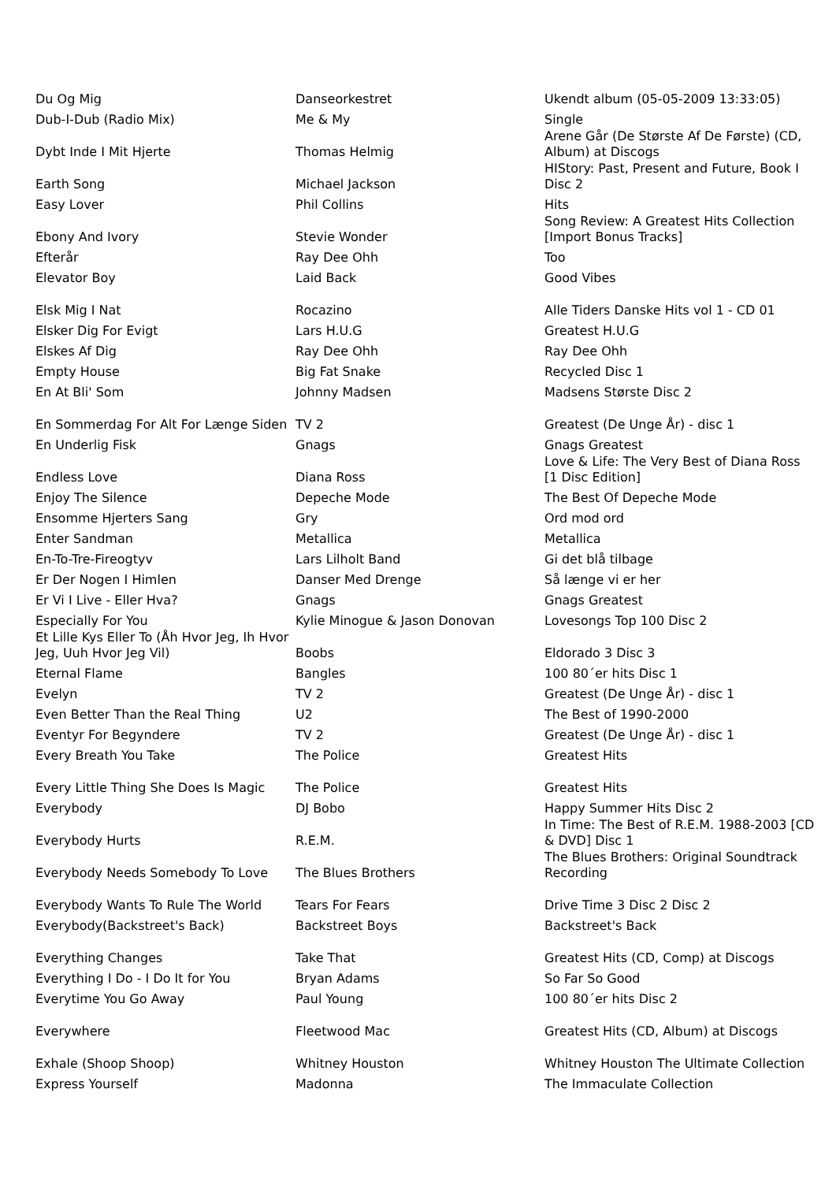| Du Og Mig | Danseorkestret | Ukendt album (05-05-2009 13:33:05) |
| Dub-I-Dub (Radio Mix) | Me & My | Single |
| Dybt Inde I Mit Hjerte | Thomas Helmig | Arene Går (De Største Af De Første) (CD, Album) at Discogs |
| Earth Song | Michael Jackson | HIStory: Past, Present and Future, Book I Disc 2 |
| Easy Lover | Phil Collins | Hits |
| Ebony And Ivory | Stevie Wonder | Song Review: A Greatest Hits Collection [Import Bonus Tracks] |
| Efterår | Ray Dee Ohh | Too |
| Elevator Boy | Laid Back | Good Vibes |
| Elsk Mig I Nat | Rocazino | Alle Tiders Danske Hits vol 1 - CD 01 |
| Elsker Dig For Evigt | Lars H.U.G | Greatest H.U.G |
| Elskes Af Dig | Ray Dee Ohh | Ray Dee Ohh |
| Empty House | Big Fat Snake | Recycled Disc 1 |
| En At Bli' Som | Johnny Madsen | Madsens Største Disc 2 |
| En Sommerdag For Alt For Længe Siden | TV 2 | Greatest (De Unge År) - disc 1 |
| En Underlig Fisk | Gnags | Gnags Greatest |
| Endless Love | Diana Ross | Love & Life: The Very Best of Diana Ross [1 Disc Edition] |
| Enjoy The Silence | Depeche Mode | The Best Of Depeche Mode |
| Ensomme Hjerters Sang | Gry | Ord mod ord |
| Enter Sandman | Metallica | Metallica |
| En-To-Tre-Fireogtyv | Lars Lilholt Band | Gi det blå tilbage |
| Er Der Nogen I Himlen | Danser Med Drenge | Så længe vi er her |
| Er Vi I Live - Eller Hva? | Gnags | Gnags Greatest |
| Especially For You | Kylie Minogue & Jason Donovan | Lovesongs Top 100 Disc 2 |
| Et Lille Kys Eller To (Åh Hvor Jeg, Ih Hvor Jeg, Uuh Hvor Jeg Vil) | Boobs | Eldorado 3 Disc 3 |
| Eternal Flame | Bangles | 100 80´er hits Disc 1 |
| Evelyn | TV 2 | Greatest (De Unge År) - disc 1 |
| Even Better Than the Real Thing | U2 | The Best of 1990-2000 |
| Eventyr For Begyndere | TV 2 | Greatest (De Unge År) - disc 1 |
| Every Breath You Take | The Police | Greatest Hits |
| Every Little Thing She Does Is Magic | The Police | Greatest Hits |
| Everybody | DJ Bobo | Happy Summer Hits Disc 2 |
| Everybody Hurts | R.E.M. | In Time: The Best of R.E.M. 1988-2003 [CD & DVD] Disc 1 |
| Everybody Needs Somebody To Love | The Blues Brothers | The Blues Brothers: Original Soundtrack Recording |
| Everybody Wants To Rule The World | Tears For Fears | Drive Time 3 Disc 2 Disc 2 |
| Everybody(Backstreet's Back) | Backstreet Boys | Backstreet's Back |
| Everything Changes | Take That | Greatest Hits (CD, Comp) at Discogs |
| Everything I Do - I Do It for You | Bryan Adams | So Far So Good |
| Everytime You Go Away | Paul Young | 100 80´er hits Disc 2 |
| Everywhere | Fleetwood Mac | Greatest Hits (CD, Album) at Discogs |
| Exhale (Shoop Shoop) | Whitney Houston | Whitney Houston The Ultimate Collection |
| Express Yourself | Madonna | The Immaculate Collection |